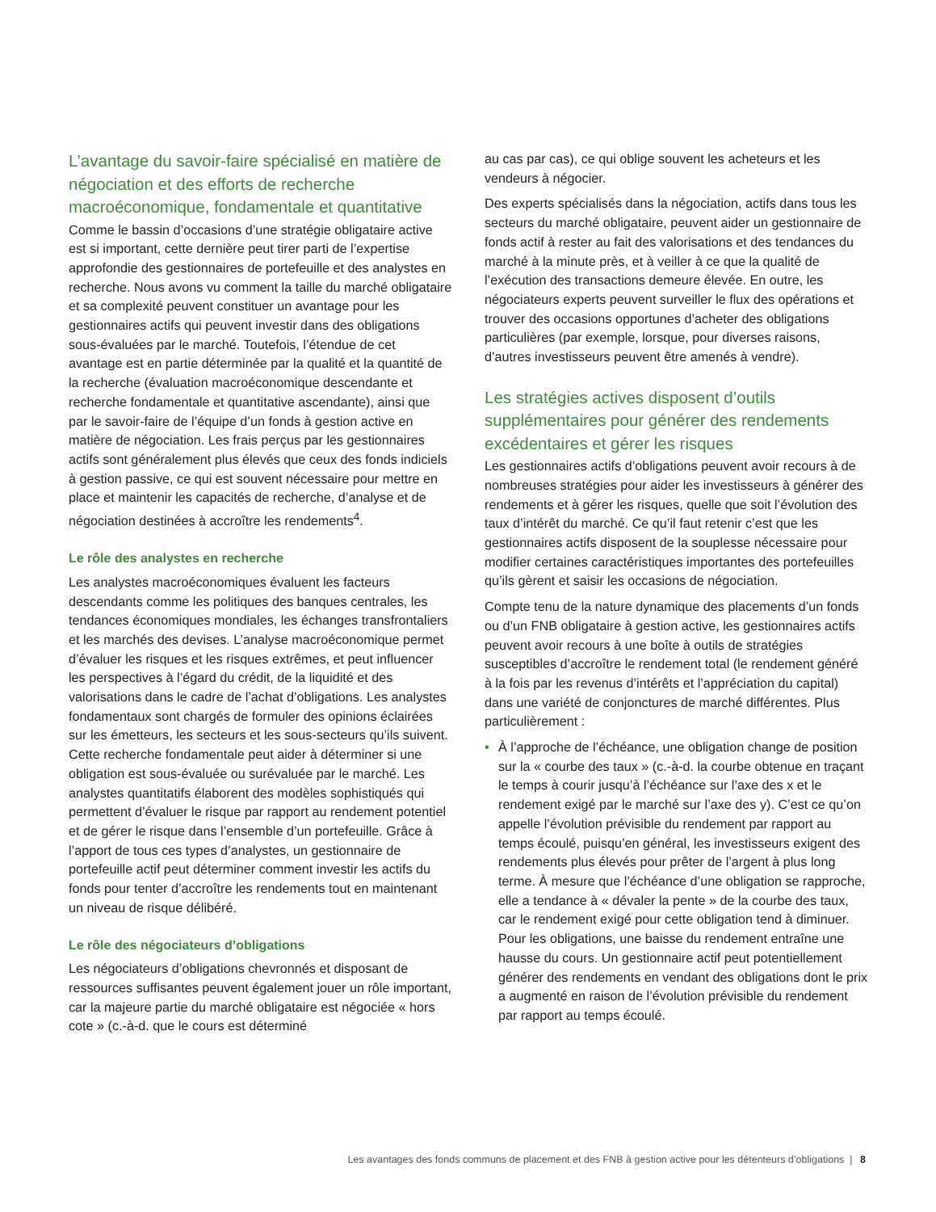L’avantage du savoir-faire spécialisé en matière de négociation et des efforts de recherche macroéconomique, fondamentale et quantitative
Comme le bassin d’occasions d’une stratégie obligataire active est si important, cette dernière peut tirer parti de l’expertise approfondie des gestionnaires de portefeuille et des analystes en recherche. Nous avons vu comment la taille du marché obligataire et sa complexité peuvent constituer un avantage pour les gestionnaires actifs qui peuvent investir dans des obligations sous-évaluées par le marché. Toutefois, l’étendue de cet avantage est en partie déterminée par la qualité et la quantité de la recherche (évaluation macroéconomique descendante et recherche fondamentale et quantitative ascendante), ainsi que par le savoir-faire de l’équipe d’un fonds à gestion active en matière de négociation. Les frais perçus par les gestionnaires actifs sont généralement plus élevés que ceux des fonds indiciels à gestion passive, ce qui est souvent nécessaire pour mettre en place et maintenir les capacités de recherche, d’analyse et de négociation destinées à accroître les rendements<sup>4</sup>.
Le rôle des analystes en recherche
Les analystes macroéconomiques évaluent les facteurs descendants comme les politiques des banques centrales, les tendances économiques mondiales, les échanges transfrontaliers et les marchés des devises. L’analyse macroéconomique permet d’évaluer les risques et les risques extrêmes, et peut influencer les perspectives à l’égard du crédit, de la liquidité et des valorisations dans le cadre de l’achat d’obligations. Les analystes fondamentaux sont chargés de formuler des opinions éclairées sur les émetteurs, les secteurs et les sous-secteurs qu’ils suivent. Cette recherche fondamentale peut aider à déterminer si une obligation est sous-évaluée ou surévaluée par le marché. Les analystes quantitatifs élaborent des modèles sophistiqués qui permettent d’évaluer le risque par rapport au rendement potentiel et de gérer le risque dans l’ensemble d’un portefeuille. Grâce à l’apport de tous ces types d’analystes, un gestionnaire de portefeuille actif peut déterminer comment investir les actifs du fonds pour tenter d’accroître les rendements tout en maintenant un niveau de risque délibéré.
Le rôle des négociateurs d’obligations
Les négociateurs d’obligations chevronnés et disposant de ressources suffisantes peuvent également jouer un rôle important, car la majeure partie du marché obligataire est négociée « hors cote » (c.-à-d. que le cours est déterminé
au cas par cas), ce qui oblige souvent les acheteurs et les vendeurs à négocier.
Des experts spécialisés dans la négociation, actifs dans tous les secteurs du marché obligataire, peuvent aider un gestionnaire de fonds actif à rester au fait des valorisations et des tendances du marché à la minute près, et à veiller à ce que la qualité de l’exécution des transactions demeure élevée. En outre, les négociateurs experts peuvent surveiller le flux des opérations et trouver des occasions opportunes d’acheter des obligations particulières (par exemple, lorsque, pour diverses raisons, d’autres investisseurs peuvent être amenés à vendre).
Les stratégies actives disposent d’outils supplémentaires pour générer des rendements excédentaires et gérer les risques
Les gestionnaires actifs d’obligations peuvent avoir recours à de nombreuses stratégies pour aider les investisseurs à générer des rendements et à gérer les risques, quelle que soit l’évolution des taux d’intérêt du marché. Ce qu’il faut retenir c’est que les gestionnaires actifs disposent de la souplesse nécessaire pour modifier certaines caractéristiques importantes des portefeuilles qu’ils gèrent et saisir les occasions de négociation.
Compte tenu de la nature dynamique des placements d’un fonds ou d’un FNB obligataire à gestion active, les gestionnaires actifs peuvent avoir recours à une boîte à outils de stratégies susceptibles d’accroître le rendement total (le rendement généré à la fois par les revenus d’intérêts et l’appréciation du capital) dans une variété de conjonctures de marché différentes. Plus particulièrement :
• À l’approche de l’échéance, une obligation change de position sur la « courbe des taux » (c.-à-d. la courbe obtenue en traçant le temps à courir jusqu’à l’échéance sur l’axe des x et le rendement exigé par le marché sur l’axe des y). C’est ce qu’on appelle l’évolution prévisible du rendement par rapport au temps écoulé, puisqu’en général, les investisseurs exigent des rendements plus élevés pour prêter de l’argent à plus long terme. À mesure que l’échéance d’une obligation se rapproche, elle a tendance à « dévaler la pente » de la courbe des taux, car le rendement exigé pour cette obligation tend à diminuer. Pour les obligations, une baisse du rendement entraîne une hausse du cours. Un gestionnaire actif peut potentiellement générer des rendements en vendant des obligations dont le prix a augmenté en raison de l’évolution prévisible du rendement par rapport au temps écoulé.
Les avantages des fonds communs de placement et des FNB à gestion active pour les détenteurs d’obligations | 8